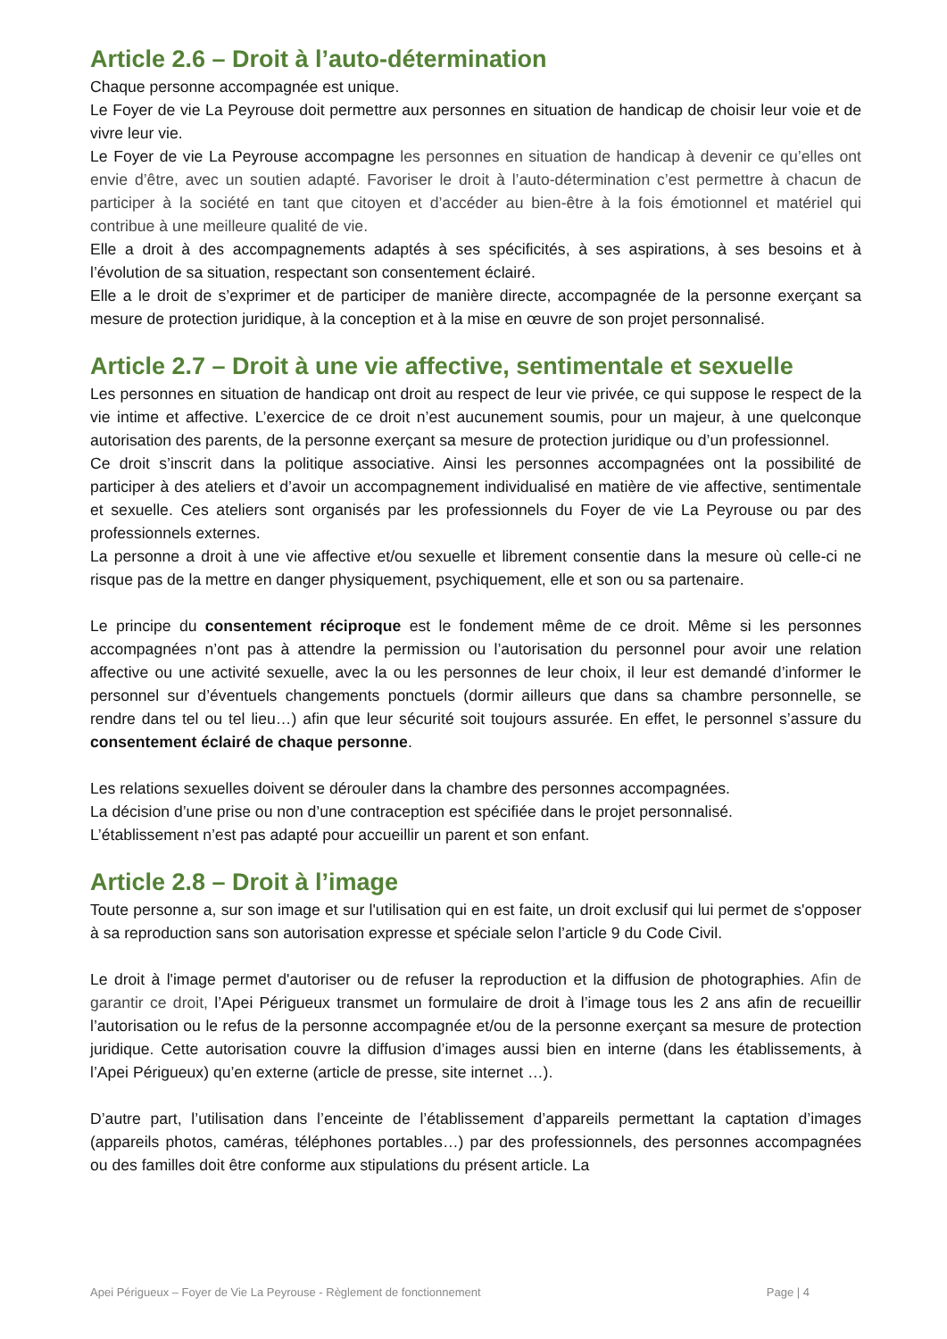Article 2.6 – Droit à l’auto-détermination
Chaque personne accompagnée est unique.
Le Foyer de vie La Peyrouse doit permettre aux personnes en situation de handicap de choisir leur voie et de vivre leur vie.
Le Foyer de vie La Peyrouse accompagne les personnes en situation de handicap à devenir ce qu’elles ont envie d’être, avec un soutien adapté. Favoriser le droit à l’auto-détermination c’est permettre à chacun de participer à la société en tant que citoyen et d’accéder au bien-être à la fois émotionnel et matériel qui contribue à une meilleure qualité de vie.
Elle a droit à des accompagnements adaptés à ses spécificités, à ses aspirations, à ses besoins et à l’évolution de sa situation, respectant son consentement éclairé.
Elle a le droit de s’exprimer et de participer de manière directe, accompagnée de la personne exerçant sa mesure de protection juridique, à la conception et à la mise en œuvre de son projet personnalisé.
Article 2.7 – Droit à une vie affective, sentimentale et sexuelle
Les personnes en situation de handicap ont droit au respect de leur vie privée, ce qui suppose le respect de la vie intime et affective. L’exercice de ce droit n’est aucunement soumis, pour un majeur, à une quelconque autorisation des parents, de la personne exerçant sa mesure de protection juridique ou d’un professionnel.
Ce droit s’inscrit dans la politique associative. Ainsi les personnes accompagnées ont la possibilité de participer à des ateliers et d’avoir un accompagnement individualisé en matière de vie affective, sentimentale et sexuelle. Ces ateliers sont organisés par les professionnels du Foyer de vie La Peyrouse ou par des professionnels externes.
La personne a droit à une vie affective et/ou sexuelle et librement consentie dans la mesure où celle-ci ne risque pas de la mettre en danger physiquement, psychiquement, elle et son ou sa partenaire.
Le principe du consentement réciproque est le fondement même de ce droit. Même si les personnes accompagnées n’ont pas à attendre la permission ou l’autorisation du personnel pour avoir une relation affective ou une activité sexuelle, avec la ou les personnes de leur choix, il leur est demandé d’informer le personnel sur d’éventuels changements ponctuels (dormir ailleurs que dans sa chambre personnelle, se rendre dans tel ou tel lieu…) afin que leur sécurité soit toujours assurée. En effet, le personnel s’assure du consentement éclairé de chaque personne.
Les relations sexuelles doivent se dérouler dans la chambre des personnes accompagnées.
La décision d’une prise ou non d’une contraception est spécifiée dans le projet personnalisé.
L’établissement n’est pas adapté pour accueillir un parent et son enfant.
Article 2.8 – Droit à l’image
Toute personne a, sur son image et sur l'utilisation qui en est faite, un droit exclusif qui lui permet de s'opposer à sa reproduction sans son autorisation expresse et spéciale selon l’article 9 du Code Civil.
Le droit à l'image permet d'autoriser ou de refuser la reproduction et la diffusion de photographies. Afin de garantir ce droit, l’Apei Périgueux transmet un formulaire de droit à l’image tous les 2 ans afin de recueillir l’autorisation ou le refus de la personne accompagnée et/ou de la personne exerçant sa mesure de protection juridique. Cette autorisation couvre la diffusion d’images aussi bien en interne (dans les établissements, à l’Apei Périgueux) qu’en externe (article de presse, site internet …).
D’autre part, l’utilisation dans l’enceinte de l’établissement d’appareils permettant la captation d’images (appareils photos, caméras, téléphones portables…) par des professionnels, des personnes accompagnées ou des familles doit être conforme aux stipulations du présent article. La
Apei Périgueux – Foyer de Vie La Peyrouse - Règlement de fonctionnement Page | 4